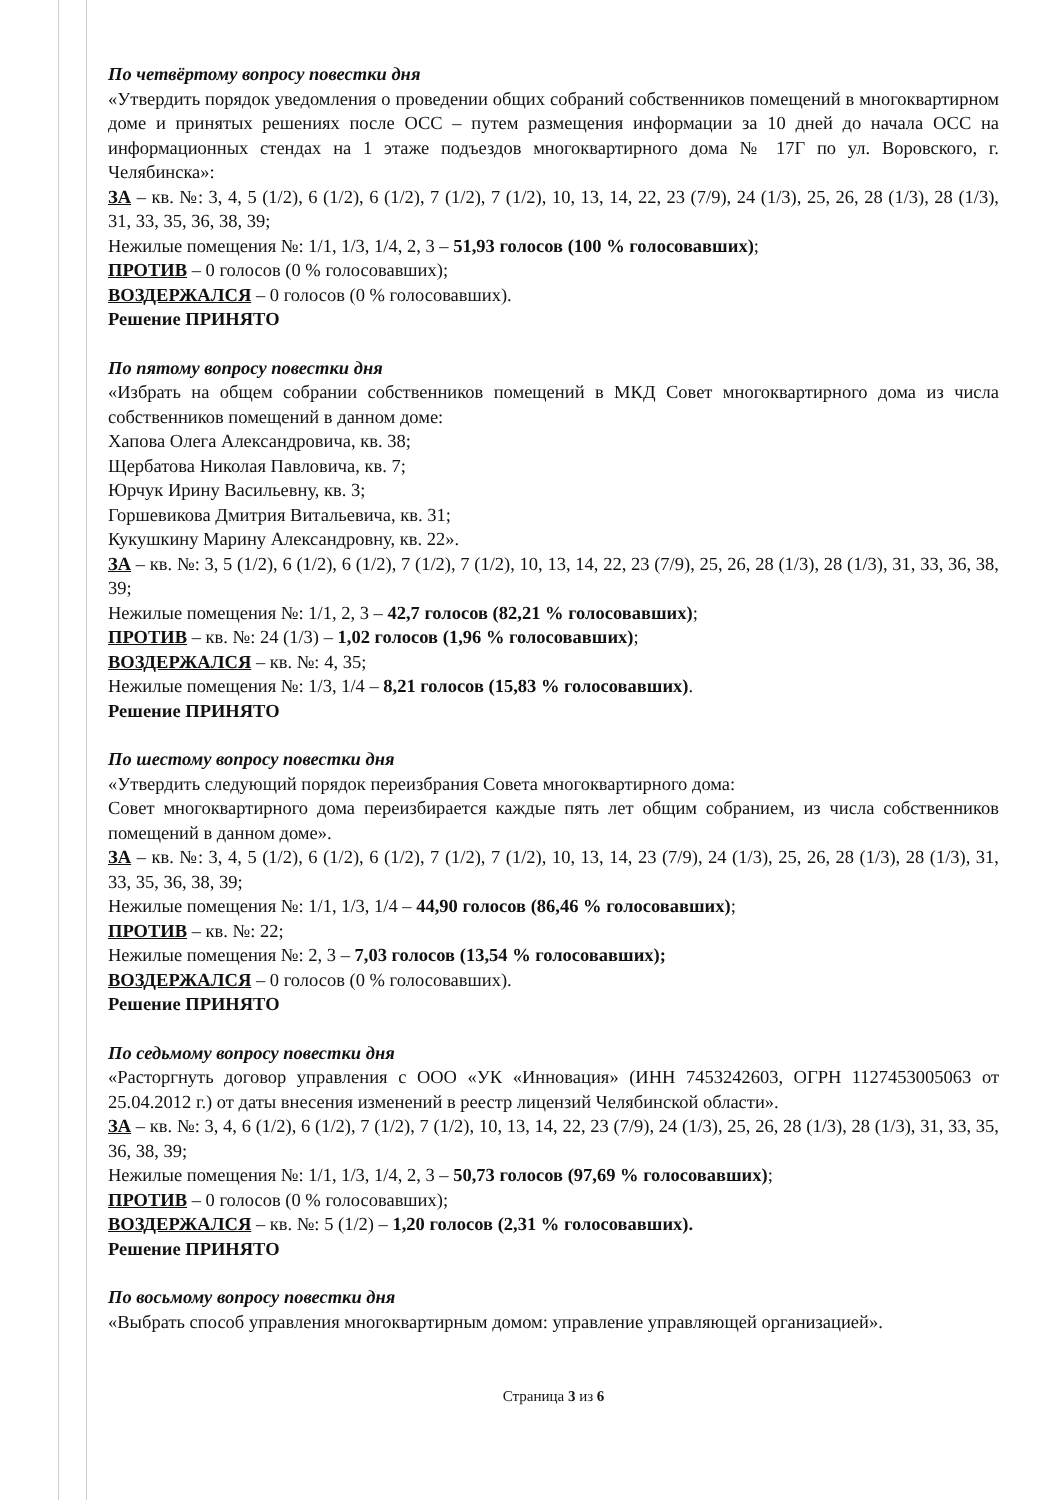По четвёртому вопросу повестки дня
«Утвердить порядок уведомления о проведении общих собраний собственников помещений в многоквартирном доме и принятых решениях после ОСС – путем размещения информации за 10 дней до начала ОСС на информационных стендах на 1 этаже подъездов многоквартирного дома № 17Г по ул. Воровского, г. Челябинска»:
ЗА – кв. №: 3, 4, 5 (1/2), 6 (1/2), 6 (1/2), 7 (1/2), 7 (1/2), 10, 13, 14, 22, 23 (7/9), 24 (1/3), 25, 26, 28 (1/3), 28 (1/3), 31, 33, 35, 36, 38, 39;
Нежилые помещения №: 1/1, 1/3, 1/4, 2, 3 – 51,93 голосов (100 % голосовавших);
ПРОТИВ – 0 голосов (0 % голосовавших);
ВОЗДЕРЖАЛСЯ – 0 голосов (0 % голосовавших).
Решение ПРИНЯТО
По пятому вопросу повестки дня
«Избрать на общем собрании собственников помещений в МКД Совет многоквартирного дома из числа собственников помещений в данном доме:
Хапова Олега Александровича, кв. 38;
Щербатова Николая Павловича, кв. 7;
Юрчук Ирину Васильевну, кв. 3;
Горшевикова Дмитрия Витальевича, кв. 31;
Кукушкину Марину Александровну, кв. 22».
ЗА – кв. №: 3, 5 (1/2), 6 (1/2), 6 (1/2), 7 (1/2), 7 (1/2), 10, 13, 14, 22, 23 (7/9), 25, 26, 28 (1/3), 28 (1/3), 31, 33, 36, 38, 39;
Нежилые помещения №: 1/1, 2, 3 – 42,7 голосов (82,21 % голосовавших);
ПРОТИВ – кв. №: 24 (1/3) – 1,02 голосов (1,96 % голосовавших);
ВОЗДЕРЖАЛСЯ – кв. №: 4, 35;
Нежилые помещения №: 1/3, 1/4 – 8,21 голосов (15,83 % голосовавших).
Решение ПРИНЯТО
По шестому вопросу повестки дня
«Утвердить следующий порядок переизбрания Совета многоквартирного дома:
Совет многоквартирного дома переизбирается каждые пять лет общим собранием, из числа собственников помещений в данном доме».
ЗА – кв. №: 3, 4, 5 (1/2), 6 (1/2), 6 (1/2), 7 (1/2), 7 (1/2), 10, 13, 14, 23 (7/9), 24 (1/3), 25, 26, 28 (1/3), 28 (1/3), 31, 33, 35, 36, 38, 39;
Нежилые помещения №: 1/1, 1/3, 1/4 – 44,90 голосов (86,46 % голосовавших);
ПРОТИВ – кв. №: 22;
Нежилые помещения №: 2, 3 – 7,03 голосов (13,54 % голосовавших);
ВОЗДЕРЖАЛСЯ – 0 голосов (0 % голосовавших).
Решение ПРИНЯТО
По седьмому вопросу повестки дня
«Расторгнуть договор управления с ООО «УК «Инновация» (ИНН 7453242603, ОГРН 1127453005063 от 25.04.2012 г.) от даты внесения изменений в реестр лицензий Челябинской области».
ЗА – кв. №: 3, 4, 6 (1/2), 6 (1/2), 7 (1/2), 7 (1/2), 10, 13, 14, 22, 23 (7/9), 24 (1/3), 25, 26, 28 (1/3), 28 (1/3), 31, 33, 35, 36, 38, 39;
Нежилые помещения №: 1/1, 1/3, 1/4, 2, 3 – 50,73 голосов (97,69 % голосовавших);
ПРОТИВ – 0 голосов (0 % голосовавших);
ВОЗДЕРЖАЛСЯ – кв. №: 5 (1/2) – 1,20 голосов (2,31 % голосовавших).
Решение ПРИНЯТО
По восьмому вопросу повестки дня
«Выбрать способ управления многоквартирным домом: управление управляющей организацией».
Страница 3 из 6